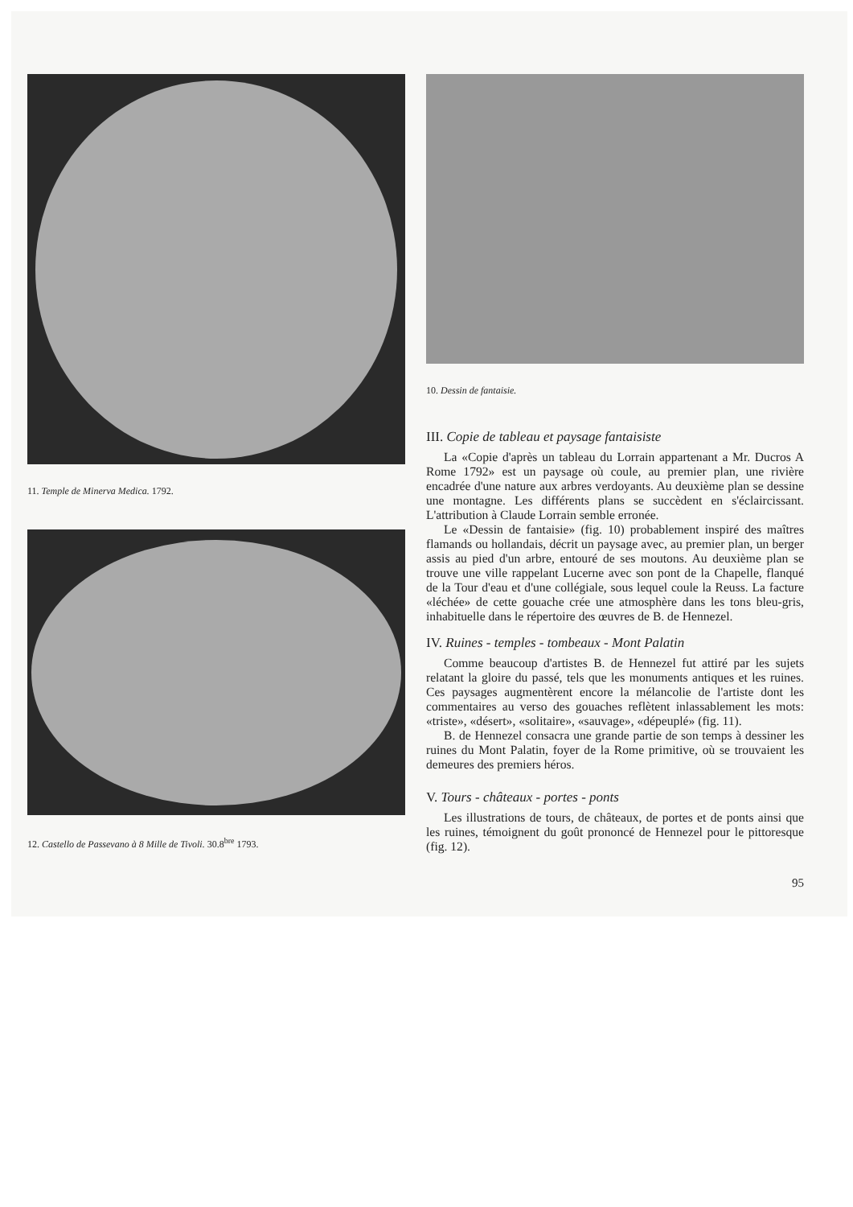11. Temple de Minerva Medica. 1792.
12. Castello de Passevano à 8 Mille de Tivoli. 30.8<sup>bre</sup> 1793.
10. Dessin de fantaisie.
III. Copie de tableau et paysage fantaisiste
La «Copie d'après un tableau du Lorrain appartenant a Mr. Ducros A Rome 1792» est un paysage où coule, au premier plan, une rivière encadrée d'une nature aux arbres verdoyants. Au deuxième plan se dessine une montagne. Les différents plans se succèdent en s'éclaircissant. L'attribution à Claude Lorrain semble erronée.
Le «Dessin de fantaisie» (fig. 10) probablement inspiré des maîtres flamands ou hollandais, décrit un paysage avec, au premier plan, un berger assis au pied d'un arbre, entouré de ses moutons. Au deuxième plan se trouve une ville rappelant Lucerne avec son pont de la Chapelle, flanqué de la Tour d'eau et d'une collégiale, sous lequel coule la Reuss. La facture «léchée» de cette gouache crée une atmosphère dans les tons bleu-gris, inhabituelle dans le répertoire des œuvres de B. de Hennezel.
IV. Ruines - temples - tombeaux - Mont Palatin
Comme beaucoup d'artistes B. de Hennezel fut attiré par les sujets relatant la gloire du passé, tels que les monuments antiques et les ruines. Ces paysages augmentèrent encore la mélancolie de l'artiste dont les commentaires au verso des gouaches reflètent inlassablement les mots: «triste», «désert», «solitaire», «sauvage», «dépeuplé» (fig. 11).
B. de Hennezel consacra une grande partie de son temps à dessiner les ruines du Mont Palatin, foyer de la Rome primitive, où se trouvaient les demeures des premiers héros.
V. Tours - châteaux - portes - ponts
Les illustrations de tours, de châteaux, de portes et de ponts ainsi que les ruines, témoignent du goût prononcé de Hennezel pour le pittoresque (fig. 12).
95